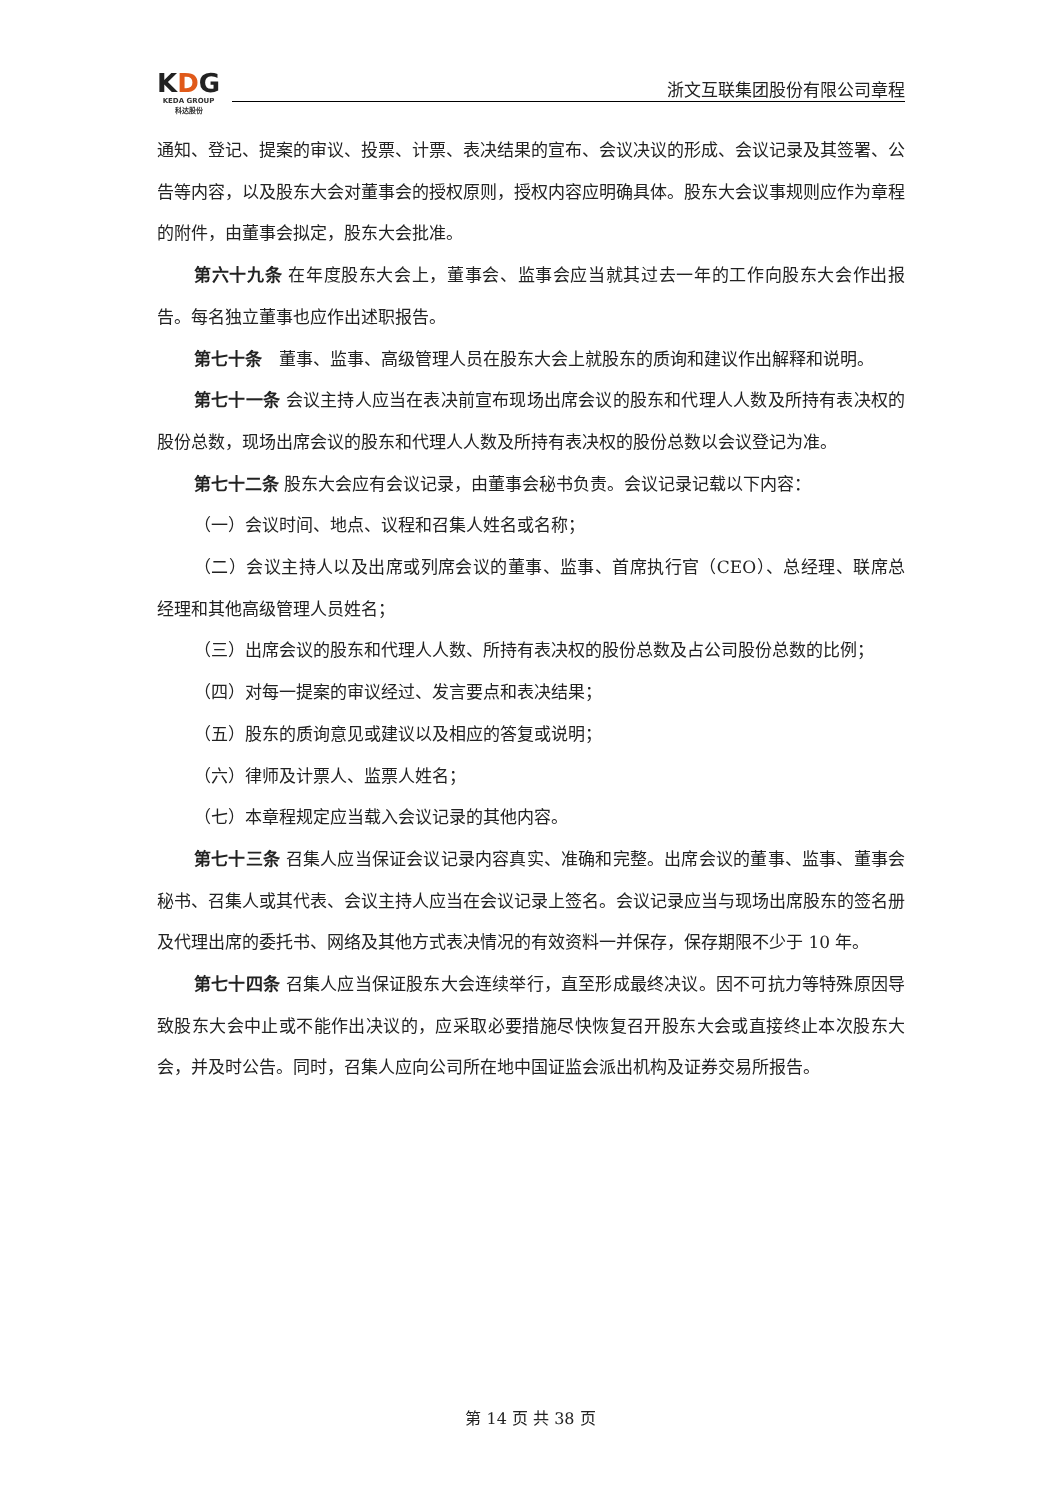KDG
KEDA GROUP
科达股份
浙文互联集团股份有限公司章程
通知、登记、提案的审议、投票、计票、表决结果的宣布、会议决议的形成、会议记录及其签署、公告等内容，以及股东大会对董事会的授权原则，授权内容应明确具体。股东大会议事规则应作为章程的附件，由董事会拟定，股东大会批准。
第六十九条 在年度股东大会上，董事会、监事会应当就其过去一年的工作向股东大会作出报告。每名独立董事也应作出述职报告。
第七十条　董事、监事、高级管理人员在股东大会上就股东的质询和建议作出解释和说明。
第七十一条 会议主持人应当在表决前宣布现场出席会议的股东和代理人人数及所持有表决权的股份总数，现场出席会议的股东和代理人人数及所持有表决权的股份总数以会议登记为准。
第七十二条 股东大会应有会议记录，由董事会秘书负责。会议记录记载以下内容：
（一）会议时间、地点、议程和召集人姓名或名称；
（二）会议主持人以及出席或列席会议的董事、监事、首席执行官（CEO）、总经理、联席总经理和其他高级管理人员姓名；
（三）出席会议的股东和代理人人数、所持有表决权的股份总数及占公司股份总数的比例；
（四）对每一提案的审议经过、发言要点和表决结果；
（五）股东的质询意见或建议以及相应的答复或说明；
（六）律师及计票人、监票人姓名；
（七）本章程规定应当载入会议记录的其他内容。
第七十三条 召集人应当保证会议记录内容真实、准确和完整。出席会议的董事、监事、董事会秘书、召集人或其代表、会议主持人应当在会议记录上签名。会议记录应当与现场出席股东的签名册及代理出席的委托书、网络及其他方式表决情况的有效资料一并保存，保存期限不少于 10 年。
第七十四条 召集人应当保证股东大会连续举行，直至形成最终决议。因不可抗力等特殊原因导致股东大会中止或不能作出决议的，应采取必要措施尽快恢复召开股东大会或直接终止本次股东大会，并及时公告。同时，召集人应向公司所在地中国证监会派出机构及证券交易所报告。
第 14 页 共 38 页